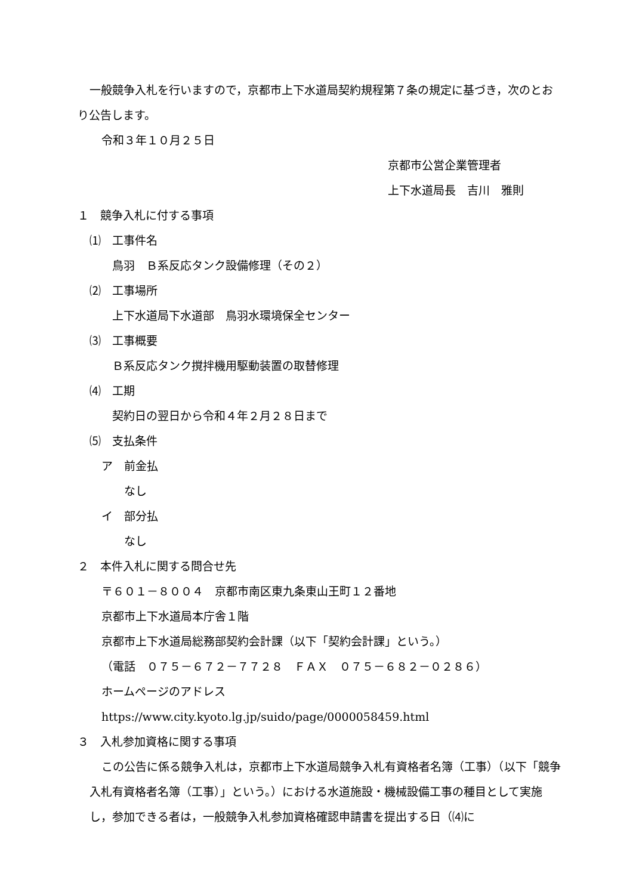一般競争入札を行いますので，京都市上下水道局契約規程第７条の規定に基づき，次のとおり公告します。
令和３年１０月２５日
京都市公営企業管理者
上下水道局長　吉川　雅則
１　競争入札に付する事項
⑴　工事件名
鳥羽　Ｂ系反応タンク設備修理（その２）
⑵　工事場所
上下水道局下水道部　鳥羽水環境保全センター
⑶　工事概要
Ｂ系反応タンク撹拌機用駆動装置の取替修理
⑷　工期
契約日の翌日から令和４年２月２８日まで
⑸　支払条件
ア　前金払
なし
イ　部分払
なし
２　本件入札に関する問合せ先
〒６０１－８００４　京都市南区東九条東山王町１２番地
京都市上下水道局本庁舎１階
京都市上下水道局総務部契約会計課（以下「契約会計課」という。）
（電話　０７５－６７２－７７２８　ＦＡＸ　０７５－６８２－０２８６）
ホームページのアドレス
https://www.city.kyoto.lg.jp/suido/page/0000058459.html
３　入札参加資格に関する事項
この公告に係る競争入札は，京都市上下水道局競争入札有資格者名簿（工事）（以下「競争入札有資格者名簿（工事）」という。）における水道施設・機械設備工事の種目として実施し，参加できる者は，一般競争入札参加資格確認申請書を提出する日（⑷に